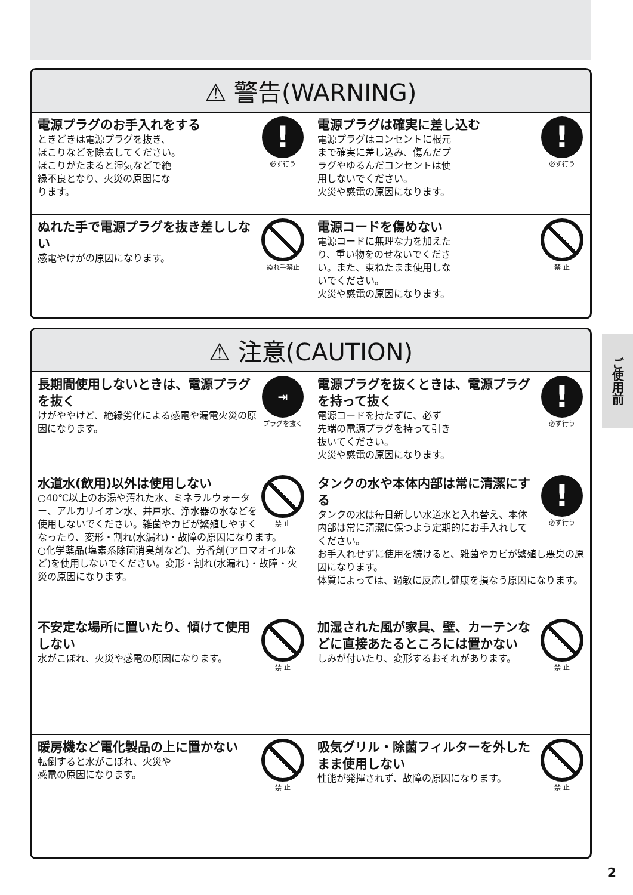⚠ 警告(WARNING)
!
必ず行う
電源プラグのお手入れをする
ときどきは電源プラグを抜き、
ほこりなどを除去してください。
ほこりがたまると湿気などで絶
縁不良となり、火災の原因にな
ります。
!
必ず行う
電源プラグは確実に差し込む
電源プラグはコンセントに根元
まで確実に差し込み、傷んだプ
ラグやゆるんだコンセントは使
用しないでください。
火災や感電の原因になります。
ぬれ手禁止
ぬれた手で電源プラグを抜き差ししない
感電やけがの原因になります。
禁 止
電源コードを傷めない
電源コードに無理な力を加えた
り、重い物をのせないでくださ
い。また、束ねたまま使用しな
いでください。
火災や感電の原因になります。
⚠ 注意(CAUTION)
⇥
プラグを抜く
長期間使用しないときは、電源プラグを抜く
けがややけど、絶縁劣化による感電や漏電火災の原因になります。
!
必ず行う
電源プラグを抜くときは、電源プラグを持って抜く
電源コードを持たずに、必ず
先端の電源プラグを持って引き
抜いてください。
火災や感電の原因になります。
禁 止
水道水(飲用)以外は使用しない
○40℃以上のお湯や汚れた水、ミネラルウォーター、アルカリイオン水、井戸水、浄水器の水などを使用しないでください。雑菌やカビが繁殖しやすくなったり、変形・割れ(水漏れ)・故障の原因になります。
○化学薬品(塩素系除菌消臭剤など)、芳香剤(アロマオイルなど)を使用しないでください。変形・割れ(水漏れ)・故障・火災の原因になります。
!
必ず行う
タンクの水や本体内部は常に清潔にする
タンクの水は毎日新しい水道水と入れ替え、本体内部は常に清潔に保つよう定期的にお手入れしてください。
お手入れせずに使用を続けると、雑菌やカビが繁殖し悪臭の原因になります。
体質によっては、過敏に反応し健康を損なう原因になります。
禁 止
不安定な場所に置いたり、傾けて使用しない
水がこぼれ、火災や感電の原因になります。
禁 止
加湿された風が家具、壁、カーテンなどに直接あたるところには置かない
しみが付いたり、変形するおそれがあります。
禁 止
暖房機など電化製品の上に置かない
転倒すると水がこぼれ、火災や
感電の原因になります。
禁 止
吸気グリル・除菌フィルターを外したまま使用しない
性能が発揮されず、故障の原因になります。
ご使用前
2